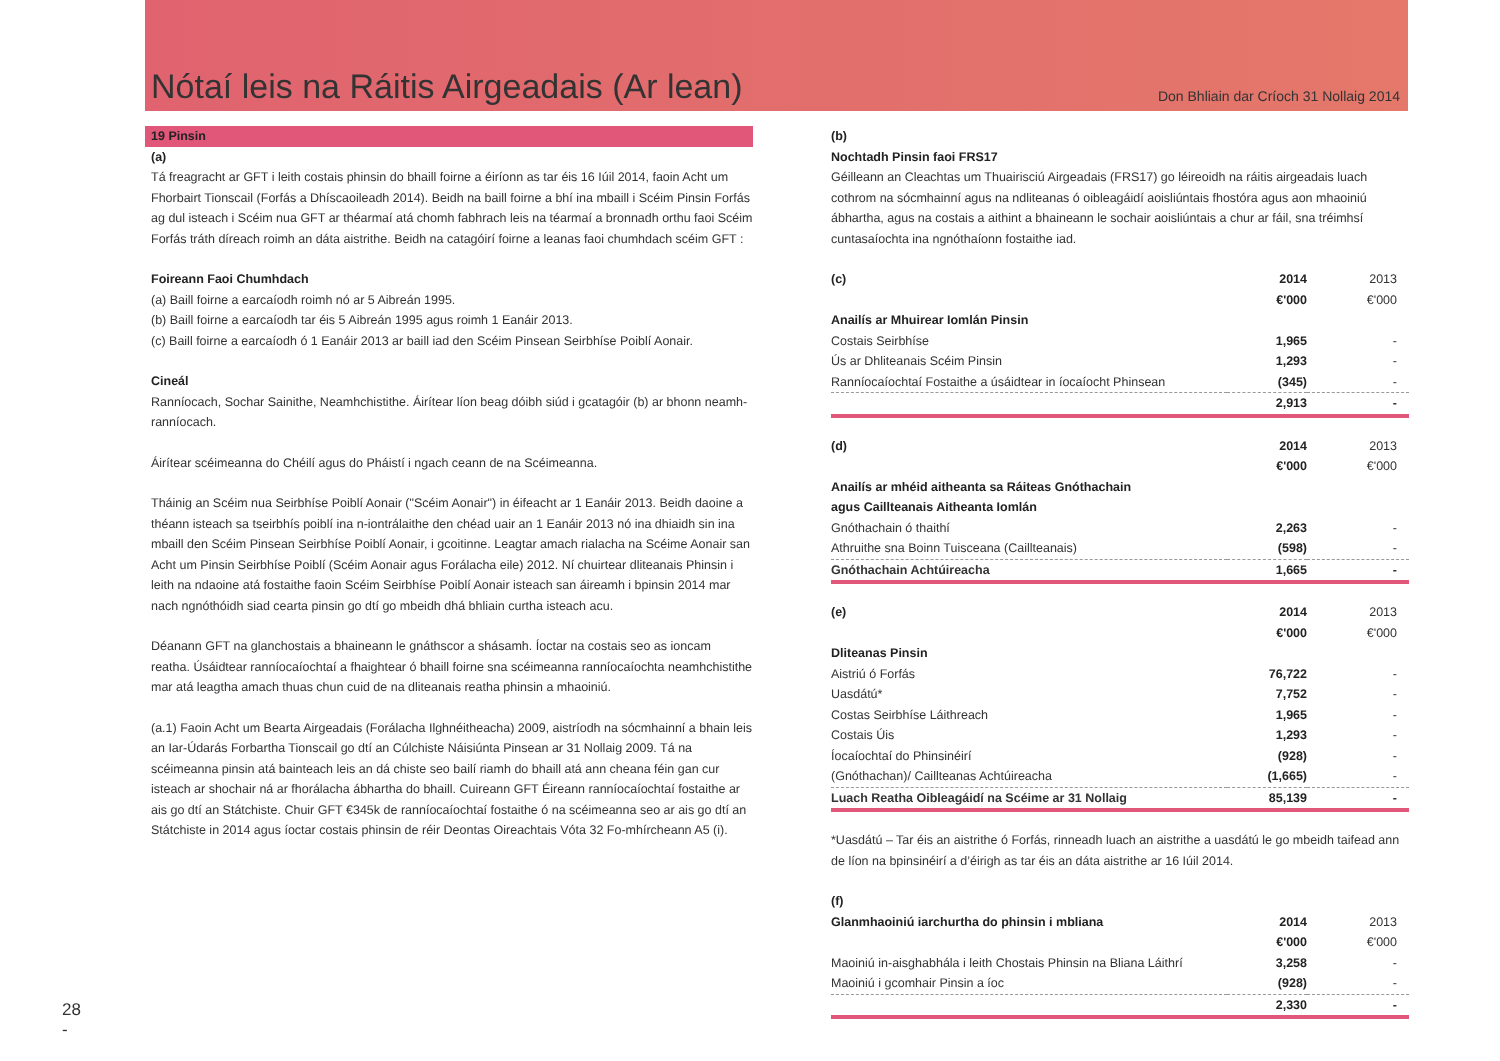Nótaí leis na Ráitis Airgeadais (Ar lean)
Don Bhliain dar Críoch 31 Nollaig 2014
19 Pinsin
(a)
Tá freagracht ar GFT i leith costais phinsin do bhaill foirne a éiríonn as tar éis 16 Iúil 2014, faoin Acht um Fhorbairt Tionscail (Forfás a Dhíscaoileadh 2014). Beidh na baill foirne a bhí ina mbaill i Scéim Pinsin Forfás ag dul isteach i Scéim nua GFT ar théarmaí atá chomh fabhrach leis na téarmaí a bronnadh orthu faoi Scéim Forfás tráth díreach roimh an dáta aistrithe. Beidh na catagóirí foirne a leanas faoi chumhdach scéim GFT :
Foireann Faoi Chumhdach
(a) Baill foirne a earcaíodh roimh nó ar 5 Aibreán 1995.
(b) Baill foirne a earcaíodh tar éis 5 Aibreán 1995 agus roimh 1 Eanáir 2013.
(c) Baill foirne a earcaíodh ó 1 Eanáir 2013 ar baill iad den Scéim Pinsean Seirbhíse Poiblí Aonair.
Cineál
Ranníocach, Sochar Sainithe, Neamhchistithe. Áirítear líon beag dóibh siúd i gcatagóir (b) ar bhonn neamh-ranníocach.
Áirítear scéimeanna do Chéilí agus do Pháistí i ngach ceann de na Scéimeanna.
Tháinig an Scéim nua Seirbhíse Poiblí Aonair ("Scéim Aonair") in éifeacht ar 1 Eanáir 2013. Beidh daoine a théann isteach sa tseirbhís poiblí ina n-iontrálaithe den chéad uair an 1 Eanáir 2013 nó ina dhiaidh sin ina mbaill den Scéim Pinsean Seirbhíse Poiblí Aonair, i gcoitinne. Leagtar amach rialacha na Scéime Aonair san Acht um Pinsin Seirbhíse Poiblí (Scéim Aonair agus Forálacha eile) 2012. Ní chuirtear dliteanais Phinsin i leith na ndaoine atá fostaithe faoin Scéim Seirbhíse Poiblí Aonair isteach san áireamh i bpinsin 2014 mar nach ngnóthóidh siad cearta pinsin go dtí go mbeidh dhá bhliain curtha isteach acu.
Déanann GFT na glanchostais a bhaineann le gnáthscor a shásamh. Íoctar na costais seo as ioncam reatha. Úsáidtear ranníocaíochtaí a fhaightear ó bhaill foirne sna scéimeanna ranníocaíochta neamhchistithe mar atá leagtha amach thuas chun cuid de na dliteanais reatha phinsin a mhaoiniú.
(a.1) Faoin Acht um Bearta Airgeadais (Forálacha Ilghnéitheacha) 2009, aistríodh na sócmhainní a bhain leis an Iar-Údarás Forbartha Tionscail go dtí an Cúlchiste Náisiúnta Pinsean ar 31 Nollaig 2009. Tá na scéimeanna pinsin atá bainteach leis an dá chiste seo bailí riamh do bhaill atá ann cheana féin gan cur isteach ar shochair ná ar fhorálacha ábhartha do bhaill. Cuireann GFT Éireann ranníocaíochtaí fostaithe ar ais go dtí an Státchiste. Chuir GFT €345k de ranníocaíochtaí fostaithe ó na scéimeanna seo ar ais go dtí an Státchiste in 2014 agus íoctar costais phinsin de réir Deontas Oireachtais Vóta 32 Fo-mhírcheann A5 (i).
(b)
Nochtadh Pinsin faoi FRS17
Géilleann an Cleachtas um Thuairisciú Airgeadais (FRS17) go léireoidh na ráitis airgeadais luach cothrom na sócmhainní agus na ndliteanas ó oibleagáidí aoisliúntais fhostóra agus aon mhaoiniú ábhartha, agus na costais a aithint a bhaineann le sochair aoisliúntais a chur ar fáil, sna tréimhsí cuntasaíochta ina ngnóthaíonn fostaithe iad.
| (c) | 2014 | 2013 |
| | €'000 | €'000 |
| Anailís ar Mhuirear Iomlán Pinsin | | |
| Costais Seirbhíse | 1,965 | - |
| Ús ar Dhliteanais Scéim Pinsin | 1,293 | - |
| Ranníocaíochtaí Fostaithe a úsáidtear in íocaíocht Phinsean | (345) | - |
| | 2,913 | - |
| (d) | 2014 | 2013 |
| | €'000 | €'000 |
| Anailís ar mhéid aitheanta sa Ráiteas Gnóthachain | | |
| agus Caillteanais Aitheanta Iomlán | | |
| Gnóthachain ó thaithí | 2,263 | - |
| Athruithe sna Boinn Tuisceana (Caillteanais) | (598) | - |
| Gnóthachain Achtúireacha | 1,665 | - |
| (e) | 2014 | 2013 |
| | €'000 | €'000 |
| Dliteanas Pinsin | | |
| Aistriú ó Forfás | 76,722 | - |
| Uasdátú* | 7,752 | - |
| Costas Seirbhíse Láithreach | 1,965 | - |
| Costais Úis | 1,293 | - |
| Íocaíochtaí do Phinsinéirí | (928) | - |
| (Gnóthachan)/ Caillteanas Achtúireacha | (1,665) | - |
| Luach Reatha Oibleagáidí na Scéime ar 31 Nollaig | 85,139 | - |
*Uasdátú – Tar éis an aistrithe ó Forfás, rinneadh luach an aistrithe a uasdátú le go mbeidh taifead ann de líon na bpinsinéirí a d’éirigh as tar éis an dáta aistrithe ar 16 Iúil 2014.
| (f) | | |
| Glanmhaoiniú iarchurtha do phinsin i mbliana | 2014 | 2013 |
| | €'000 | €'000 |
| Maoiniú in-aisghabhála i leith Chostais Phinsin na Bliana Láithrí | 3,258 | - |
| Maoiniú i gcomhair Pinsin a íoc | (928) | - |
| | 2,330 | - |
28
-